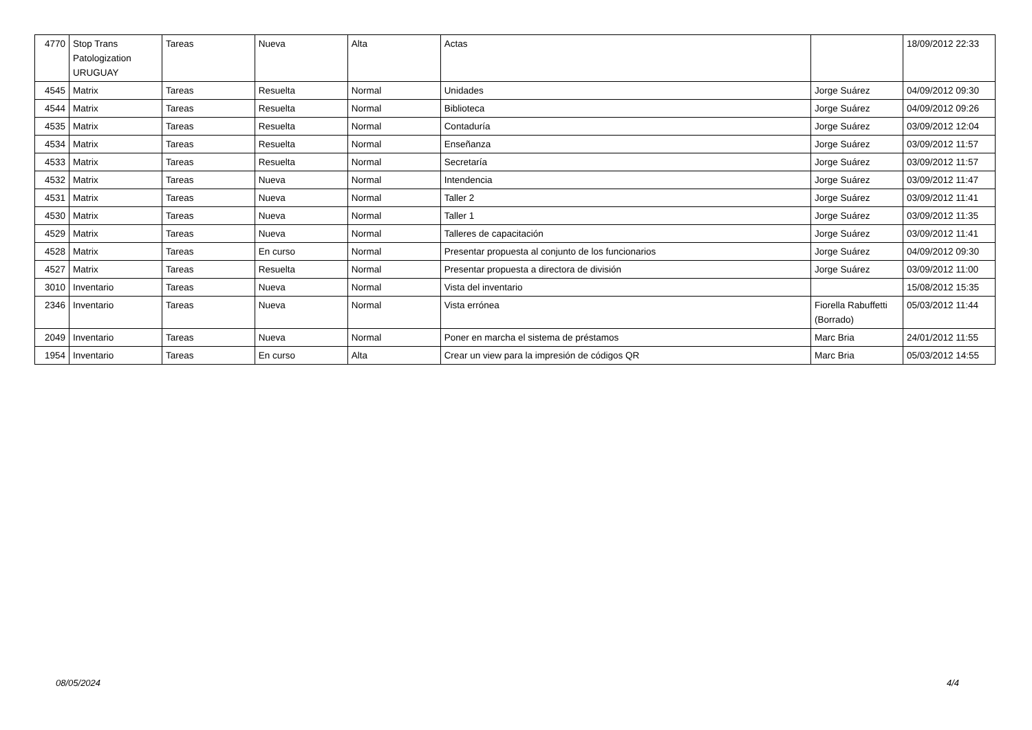| 4770 | Stop Trans Patologization URUGUAY | Tareas | Nueva | Alta | Actas | | 18/09/2012 22:33 |
| 4545 | Matrix | Tareas | Resuelta | Normal | Unidades | Jorge Suárez | 04/09/2012 09:30 |
| 4544 | Matrix | Tareas | Resuelta | Normal | Biblioteca | Jorge Suárez | 04/09/2012 09:26 |
| 4535 | Matrix | Tareas | Resuelta | Normal | Contaduría | Jorge Suárez | 03/09/2012 12:04 |
| 4534 | Matrix | Tareas | Resuelta | Normal | Enseñanza | Jorge Suárez | 03/09/2012 11:57 |
| 4533 | Matrix | Tareas | Resuelta | Normal | Secretaría | Jorge Suárez | 03/09/2012 11:57 |
| 4532 | Matrix | Tareas | Nueva | Normal | Intendencia | Jorge Suárez | 03/09/2012 11:47 |
| 4531 | Matrix | Tareas | Nueva | Normal | Taller 2 | Jorge Suárez | 03/09/2012 11:41 |
| 4530 | Matrix | Tareas | Nueva | Normal | Taller 1 | Jorge Suárez | 03/09/2012 11:35 |
| 4529 | Matrix | Tareas | Nueva | Normal | Talleres de capacitación | Jorge Suárez | 03/09/2012 11:41 |
| 4528 | Matrix | Tareas | En curso | Normal | Presentar propuesta al conjunto de los funcionarios | Jorge Suárez | 04/09/2012 09:30 |
| 4527 | Matrix | Tareas | Resuelta | Normal | Presentar propuesta a directora de división | Jorge Suárez | 03/09/2012 11:00 |
| 3010 | Inventario | Tareas | Nueva | Normal | Vista del inventario | | 15/08/2012 15:35 |
| 2346 | Inventario | Tareas | Nueva | Normal | Vista errónea | Fiorella Rabuffetti (Borrado) | 05/03/2012 11:44 |
| 2049 | Inventario | Tareas | Nueva | Normal | Poner en marcha el sistema de préstamos | Marc Bria | 24/01/2012 11:55 |
| 1954 | Inventario | Tareas | En curso | Alta | Crear un view para la impresión de códigos QR | Marc Bria | 05/03/2012 14:55 |
08/05/2024 4/4